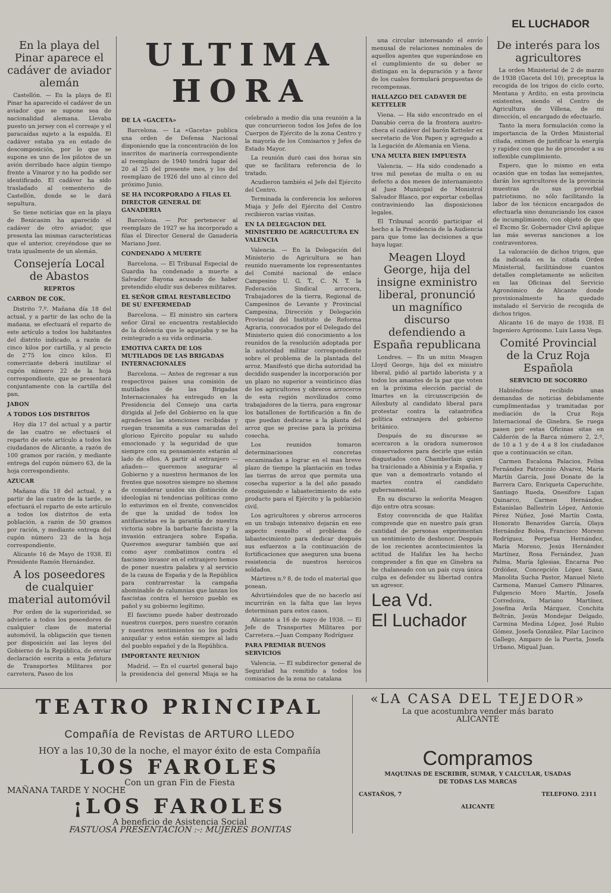EL LUCHADOR
En la playa del Pinar aparece el cadáver de aviador alemán
Castellón. — En la playa de El Pinar ha aparecido el cadáver de un aviador que se supone sea de nacionalidad alemana. Llevaba puesto un jersey con el correaje y el paracaídas sujeto a la espalda. El cadáver estaba ya en estado de descomposición, por lo que se supone es uno de los pilotos de un avión derribado hace algún tiempo frente a Vinaroz y no ha podido ser identificado. El cadáver ha sido trasladado al cementerio de Castellón, donde se le dará sepultura.
Se tiene noticias que en la playa de Benicasim ha aparecido el cadáver de otro aviador, que presenta las mismas características que el anterior, creyéndose que se trata igualmente de un alemán.
Consejería Local de Abastos
REPRTOS
CARBON DE COK.
Distrito 7.º. Mañana día 18 del actual, y a partir de las ocho de la mañana, se efectuará el reparto de este artículo a todos los habitantes del distrito indicado, a razón de cinco kilos por cartilla, y al precio de 2'75 los cinco kilos. El comerciante deberá inutilizar el cupón número 22 de la hoja correspondiente, que se presentará conjuntamente con la cartilla del pan.
JABON
A TODOS LOS DISTRITOS
Hoy día 17 del actual y a partir de las cuatro se efectuará el reparto de este artículo a todos los ciudadanos de Alicante, a razón de 100 gramos por ración, y mediante entrega del cupón número 63, de la hoja correspondiente.
AZUCAR
Mañana día 18 del actual, y a partir de las cuatro de la tarde, se efectuará el reparto de este artículo a todos los distritos de esta población, a razón de 50 gramos por ración, y mediante entrega del cupón número 23 de la hoja correspondiente.
Alicante 16 de Mayo de 1938. El Presidente Ramón Hernández.
A los poseedores de cualquier material automóvil
Por orden de la superioridad, se advierte a todos los poseedores de cualquier clase de material automóvil, la obligación que tienen por disposición así las leyes del Gobierno de la República, de enviar declaración escrita a esta Jefatura de Transportes Militares por carretera, Paseo de los
ULTIMA HORA
DE LA «GACETA»
Barcelona. — La «Gaceta» publica una orden de Defensa Nacional disponiendo que la concentración de los inscritos de marinería correspondiente al reemplazo de 1940 tendrá lugar del 20 al 25 del presente mes, y los del reemplazo de 1926 del uno al cinco del próximo Junio.
SE HA INCORPORADO A FILAS EL DIRECTOR GENERAL DE GANADERIA
Barcelona. — Por pertenecer al reemplazo de 1927 se ha incorporado a filas el Director General de Ganadería Mariano Juez.
CONDENADO A MUERTE
Barcelona. — El Tribunal Especial de Guardia ha condenado a muerte a Salvador Bayona acusado de haber pretendido eludir sus deberes militares.
EL SEÑOR GIRAL RESTABLECIDO DE SU ENFERMEDAD
Barcelona. — El ministro sin cartera señor Giral se encuentra restablecido de la dolencia que le aquejaba y se ha reintegrado a su vida ordinaria.
EMOTIVA CARTA DE LOS MUTILADOS DE LAS BRIGADAS INTERNACIONALES
Barcelona. — Antes de regresar a sus respectivos países una comisión de mutilados de las Brigadas Internacionales ha entregado en la Presidencia del Consejo una carta dirigida al Jefe del Gobierno en la que agradecen las atenciones recibidas y ruegan transmita a sus camaradas del glorioso Ejército popular su saludo emocionado y la seguridad de que siempre con su pensamiento estarán al lado de ellos. A partir al extranjero —añaden— queremos asegurar al Gobierno y a nuestros hermanos de los frentes que nosotros siempre no shemos de considerar unidos sin distinción de ideologías ni tendencias políticas como lo estuvimos en el frente, convencidos de que la unidad de todos los antifascistas es la garantía de nuestra victoria sobre la barbarie fascista y la invasión extranjera sobre España. Queremos asegurar también que así como ayer combatimos contra el fascismo invasor en el extranjero hemos de poner nuestra palabra y al servicio de la causa de España y de la República para contrarrestar la campaña abominable de calumnias que lanzan los fascistas contra el heroico pueblo es pañol y su gobierno legítimo.
El fascismo puede haber destrozado nuestros cuerpos, pero nuestro corazón y nuestros sentimientos no los podrá aniquilar y estos están siempre al lado del pueblo español y de la República.
IMPORTANTE REUNION
Madrid. — En el cuartel general bajo la presidencia del general Miaja se ha celebrado a medio día una reunión a la que concurrieron todos los Jefes de los Cuerpos de Ejército de la zona Centro y la mayoría de los Comisarios y Jefes de Estado Mayor.
La reunión duró casi dos horas sin que se facilitara referencia de lo tratado.
Acudieron también el Jefe del Ejército del Centro.
Terminada la conferencia los señores Miaja y Jefe del Ejército del Centro recibieron varias visitas.
EN LA DELEGACION DEL MINISTERIO DE AGRICULTURA EN VALENCIA
Valencia. — En la Delegación del Ministerio de Agricultura se han reunido nuevamente los representantes del Comité nacional de enlace Campesino U. G. T., C. N. T. la Federación Sindical arrocera, Trabajadores de la tierra, Regional de Campesinos de Levante y Provincial Campesina, Dirección y Delegación Provincial del Instituto de Reforma Agraria, convocados por el Delegado del Ministerio quien dió conocimiento a los reunidos de la resolución adoptada por la autoridad militar correspondiente sobre el problema de la plantada del arroz. Manifestó que dicha autoridad ha decidido suspender la incorporación por un plazo no superior a veinticinco días de los agricultores y obreros arroceros de esta región movilizados como trabajadores de la tierra, para engrosar los batallones de fortificación a fin de que puedan dedicarse a la planta del arroz que se precise para la próxima cosecha.
Los reunidos tomaron determinaciones concretas encaminadas a lograr en el mas breve plazo de tiempo la plantación en todas las tierras de arroz que permita una cosecha superior a la del año pasado consiguiendo e labastecimiento de este producto para el Ejército y la población civil.
Los agricultores y obreros arroceros en un trabajo intensivo dejarán en ese aspecto resuelto el problema de labastecimiento para dedicar después sus esfuerzos a la continuación de fortificaciones que aseguren una buena resistencia de nuestros heroicos soldados.
Mártires n.º 8, de todo el material que posean.
Advirtiéndoles que de no hacerlo así incurrirán en la falta que las leyes determinan para estos casos.
Alicante a 16 de mayo de 1938. — El Jefe de Transportes Militares por Carretera.—Juan Company Rodríguez
PARA PREMIAR BUENOS SERVICIOS
Valencia. — El subdirector general de Seguridad ha remitido a todos los comisarios de la zona no catalana
una circular interesando el envío menusal de relaciones nominales de aquellos agentes que superándose en el cumplimiento de su deber se distingan en la depuración y a favor de los cuales formulará propuestas de recompensas.
HALLAZGO DEL CADAVER DE KETTELER
Viena. — Ha sido encontrado en el Danubio cerca de la frontera austro-checa el cadáver del barón Ketteler ex secretario de Von Papen y agregado a la Legación de Alemania en Viena.
UNA MULTA BIEN IMPUESTA
Valencia. — Ha sido condenado a tres mil pesetas de multa o en su defecto a dos meses de internamiento al Juez Municipal de Monistrol Salvador Blasco, por exportar cebollas contraviniendo las disposiciones legales.
El Tribunal acordó participar el hecho a la Presidencia de la Audiencia para que tome las decisiones a que haya lugar.
Meagen Lloyd George, hija del insigne exministro liberal, pronunció un magnífico discurso defendiendo a España republicana
Londres. — En un mitin Meagen Lloyd George, hija del ex ministro liberal, pidió al partido laborista y a todos los amantes de la paz que voten en la próxima elección parcial de Imartes en la circunscripción de Ailesbuty al candidato liberal para protestar contra la catastrófica política extranjera del gobierno británico.
Después de su discursse se acercaron a la oradora numerosos conservadores para decirle que están disgustados con Chamberlain quien ha traicionado a Abisinia y a España, y que van a demostrarlo votando el martes contra el candidato gubernamental.
En su discurso la señorita Meagen dijo entre otra scosas:
Estoy convencida de que Halifax comprende que en nuestro país gran cantidad de personas experimentan un sentimiento de deshonor. Después de los recientes acontecimientos la actitud de Halifax les ha hecho comprender a fin que en Ginebra sa he chalaneado con un país cuya única culpa es defender su libertad contra un agresor.
Lea Vd.
El Luchador
De interés para los agricultores
La orden Ministerial de 2 de marzo de 1938 (Gaceta del 10), preceptua la recogida de los trigos de ciclo corto, Mentana y Ardito, en esta provincia existentes, siendo el Centro de Agricultura de Villena, de mi dirección, el encargado de efectuarlo.
Tanto la mera formulación como la importancia de la Orden Ministerial citada, eximen de justificar la energía y rapidez con que he de proceder a su inflexible cumplimiento.
Espero, que lo mismo en esta ocasión que en todas las semejantes, darán los agricultores de la provincia muestras de sus proverbial patriotismo, no sólo facilitando la labor de los técnicos encargados de efectuarla sino denunciando los casos de incumplimiento, con objeto de que el Excmo Sr. Gobernador Civil aplique las más severas sanciones a los contraventores.
La valoración de dichos trigos, que da indicada en la citada Orden Ministerial, facilitándose cuantos detalles completamente se soliciten en las Oficinas del Servicio Agronómico de Alicante donde provisionalmente ha quedado instalado el Servicio de recogida de dichos trigos.
Alicante 16 de mayo de 1938. El Ingeniero Agrónomo. Luis Lassa Vega.
Comité Provincial de la Cruz Roja Española
SERVICIO DE SOCORRO
Habiéndose recibido unas demandas de noticias debidamente cumplimentadas y tramitadas por mediación de la Cruz Roja Internacional de Ginebra. Se ruega pasen por estas Oficinas sitas en Calderón de la Barca número 2, 2.º, de 10 a 1 y de 4 a 8 los ciudadanos que a continuación se citan.
Carmen Escalona Palacios, Felisa Fernández Patrocinio Alvarez, María Martín García, José Donate de la Barrera Caro, Enriqueta Caperuchite, Santiago Rueda, Onesifore Lujan Quinarco, Carmen Hernández, Estanislao Ballestrín López, Antonio Pérez Núñez, José Martín Costa, Honorato Benavides García, Olaya Hernández Bolea, Francisco Moreno Rodríguez, Perpetua Hernández, María Moreno, Jesús Hernández Martínez, Rosa Fernández, Juan Palma, María Iglesias, Encarna Peo Ordóñez, Concepción López Sanz, Manolita Sucha Pastor, Manuel Nieto Carmona, Manuel Camero Pilinares, Fulgencio Moro Martín, Josefa Corredoira, Mariano Martínez, Josefina Avila Márquez, Conchita Beltrán, Jesús Mondejar Delgado, Carmina Medina López, José Rubio Gómez, Josefa González, Pilar Lucinco Gallego, Amparo de la Puerta, Josefa Urbano, Migual Juan.
TEATRO PRINCIPAL Compañía de Revistas de ARTURO LLEDO
HOY a las 10,30 de la noche, el mayor éxito de esta Compañía
LOS FAROLES
Con un gran Fin de Fiesta
MAÑANA TARDE Y NOCHE
¡LOS FAROLES
A beneficio de Asistencia Social
FASTUOSA PRESENTACION :-: MUJERES BONITAS
«LA CASA DEL TEJEDOR»
La que acostumbra vender más barato
ALICANTE
Compramos
MAQUINAS DE ESCRIBIR, SUMAR, Y CALCULAR, USADAS
DE TODAS LAS MARCAS
CASTAÑOS, 7 TELEFONO. 2311
ALICANTE